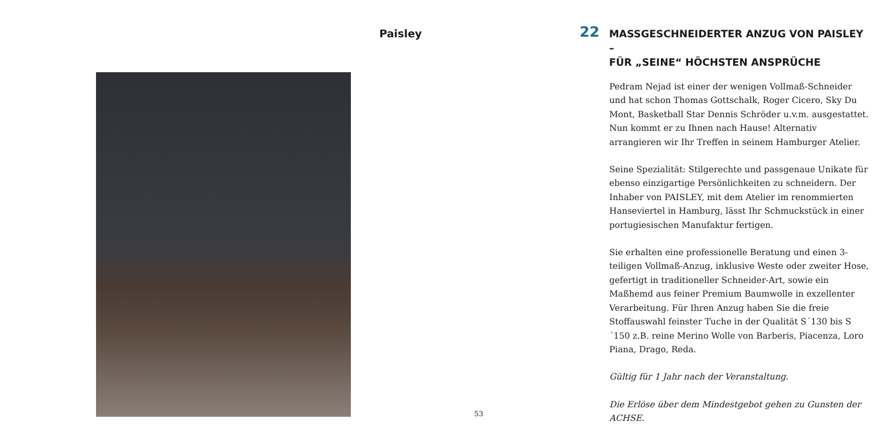Paisley
53
22
MASSGESCHNEIDERTER ANZUG VON PAISLEY –
FÜR „SEINE“ HÖCHSTEN ANSPRÜCHE
Pedram Nejad ist einer der wenigen Vollmaß-Schneider und hat schon Thomas Gottschalk, Roger Cicero, Sky Du Mont, Basketball Star Dennis Schröder u.v.m. ausgestattet. Nun kommt er zu Ihnen nach Hause! Alternativ arrangieren wir Ihr Treffen in seinem Hamburger Atelier.
Seine Spezialität: Stilgerechte und passgenaue Unikate für ebenso einzigartige Persönlichkeiten zu schneidern. Der Inhaber von PAISLEY, mit dem Atelier im renommierten Hanseviertel in Hamburg, lässt Ihr Schmuckstück in einer portugiesischen Manufaktur fertigen.
Sie erhalten eine professionelle Beratung und einen 3-teiligen Vollmaß-Anzug, inklusive Weste oder zweiter Hose, gefertigt in traditioneller Schneider-Art, sowie ein Maßhemd aus feiner Premium Baumwolle in exzellenter Verarbeitung. Für Ihren Anzug haben Sie die freie Stoffauswahl feinster Tuche in der Qualität S´130 bis S´150 z.B. reine Merino Wolle von Barberis, Piacenza, Loro Piana, Drago, Reda.
Gültig für 1 Jahr nach der Veranstaltung.
Die Erlöse über dem Mindestgebot gehen zu Gunsten der ACHSE.